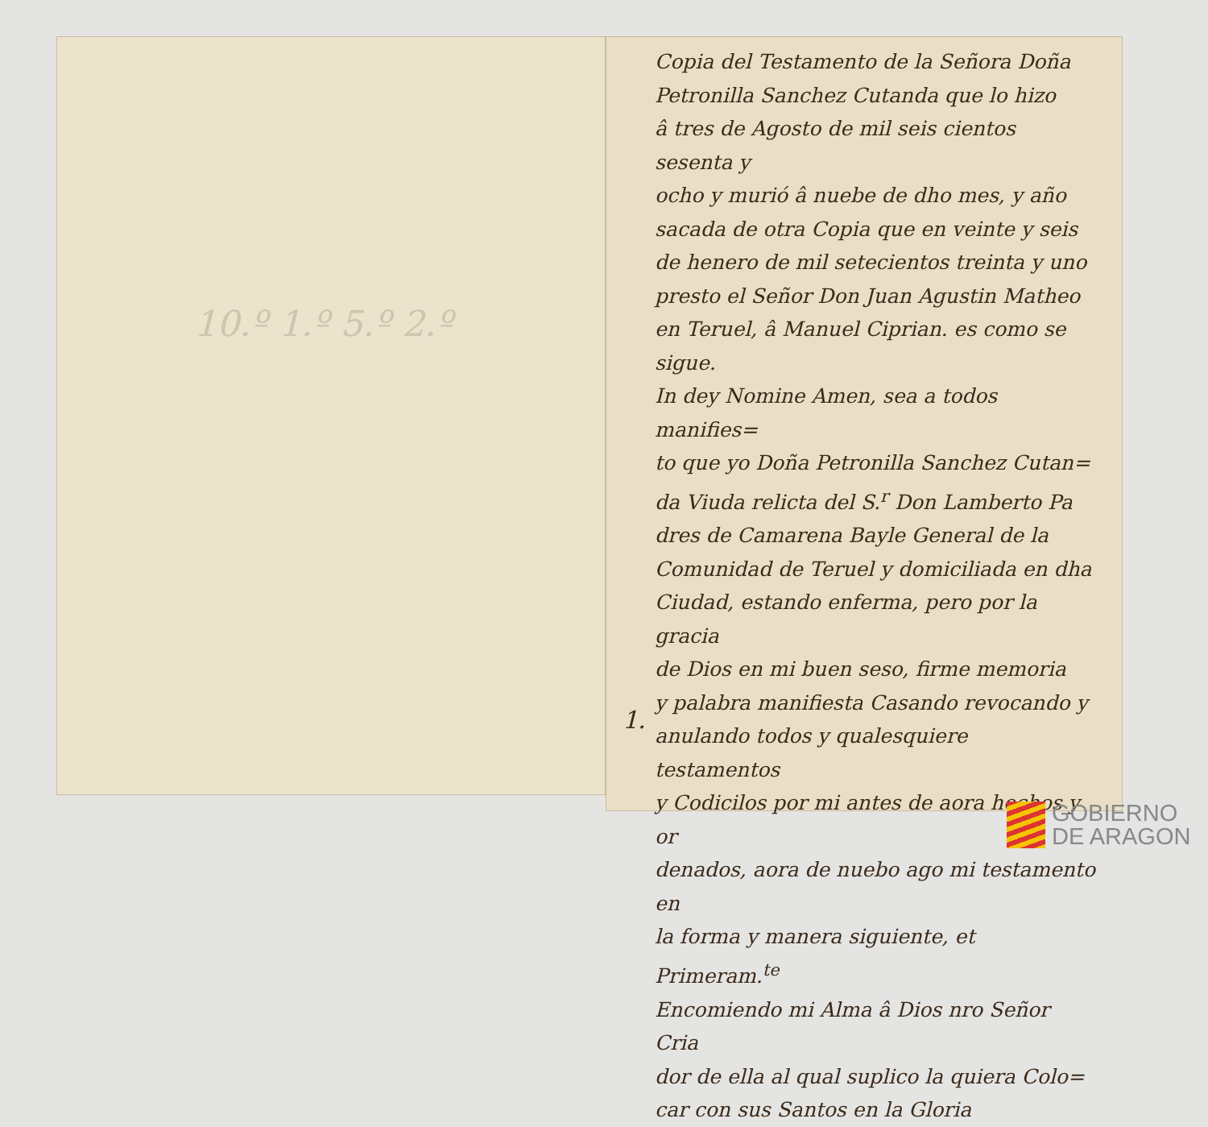10.º 1.º 5.º 2.º
Copia del Testamento de la Señora Doña
Petronilla Sanchez Cutanda que lo hizo
â tres de Agosto de mil seis cientos sesenta y
ocho y murió â nuebe de dho mes, y año
sacada de otra Copia que en veinte y seis
de henero de mil setecientos treinta y uno
presto el Señor Don Juan Agustin Matheo
en Teruel, â Manuel Ciprian. es como se
sigue.
In dey Nomine Amen, sea a todos manifies=
to que yo Doña Petronilla Sanchez Cutan=
da Viuda relicta del S.<sup>r</sup> Don Lamberto Pa
dres de Camarena Bayle General de la
Comunidad de Teruel y domiciliada en dha
Ciudad, estando enferma, pero por la gracia
de Dios en mi buen seso, firme memoria
y palabra manifiesta Casando revocando y
anulando todos y qualesquiere testamentos
y Codicilos por mi antes de aora hechos y or
denados, aora de nuebo ago mi testamento en
la forma y manera siguiente, et Primeram.<sup>te</sup>
Encomiendo mi Alma â Dios nro Señor Cria
dor de ella al qual suplico la quiera Colo=
car con sus Santos en la Gloria
1.
GOBIERNO
DE ARAGON